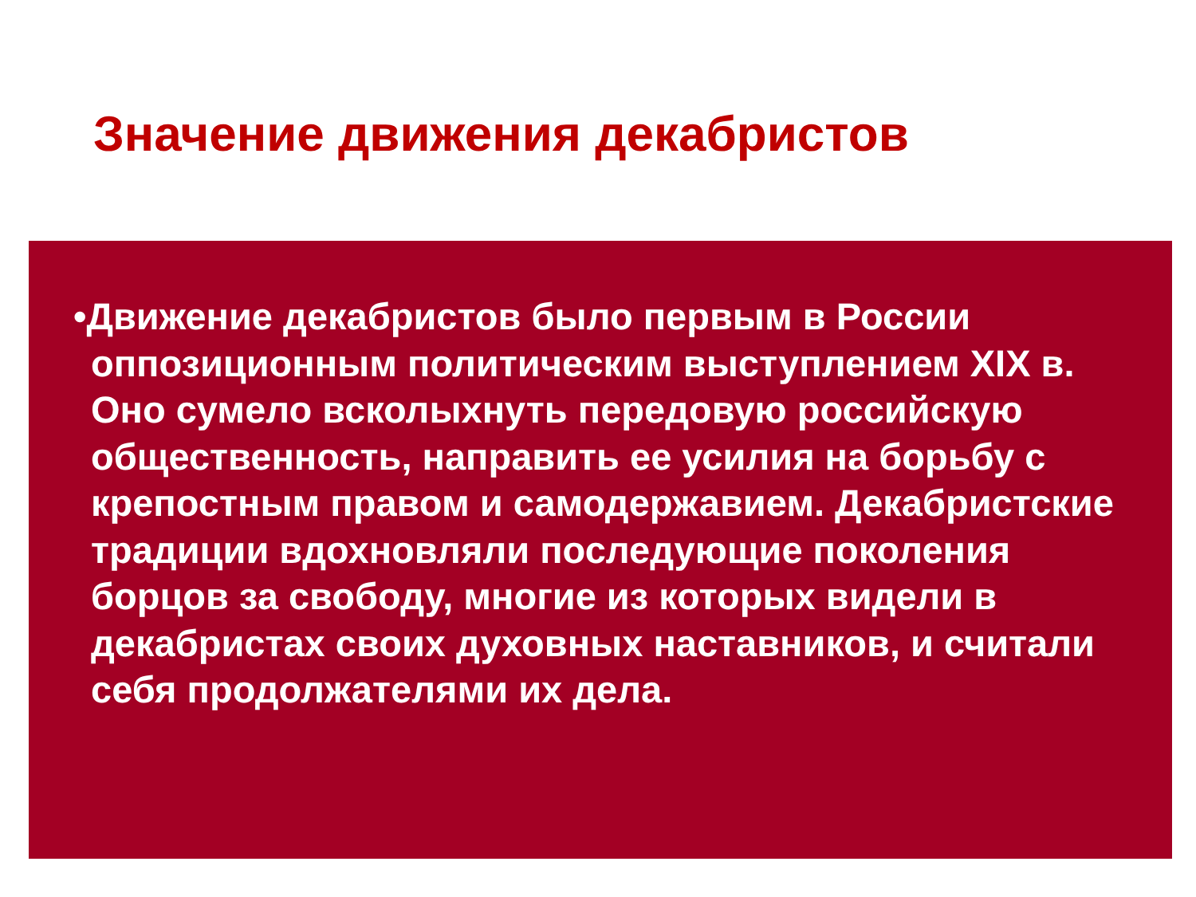Значение движения декабристов
•Движение декабристов было первым в России оппозиционным политическим выступлением XIX в. Оно сумело всколыхнуть передовую российскую общественность, направить ее усилия на борьбу с крепостным правом и самодержавием. Декабристские традиции вдохновляли последующие поколения борцов за свободу, многие из которых видели в декабристах своих духовных наставников, и считали себя продолжателями их дела.